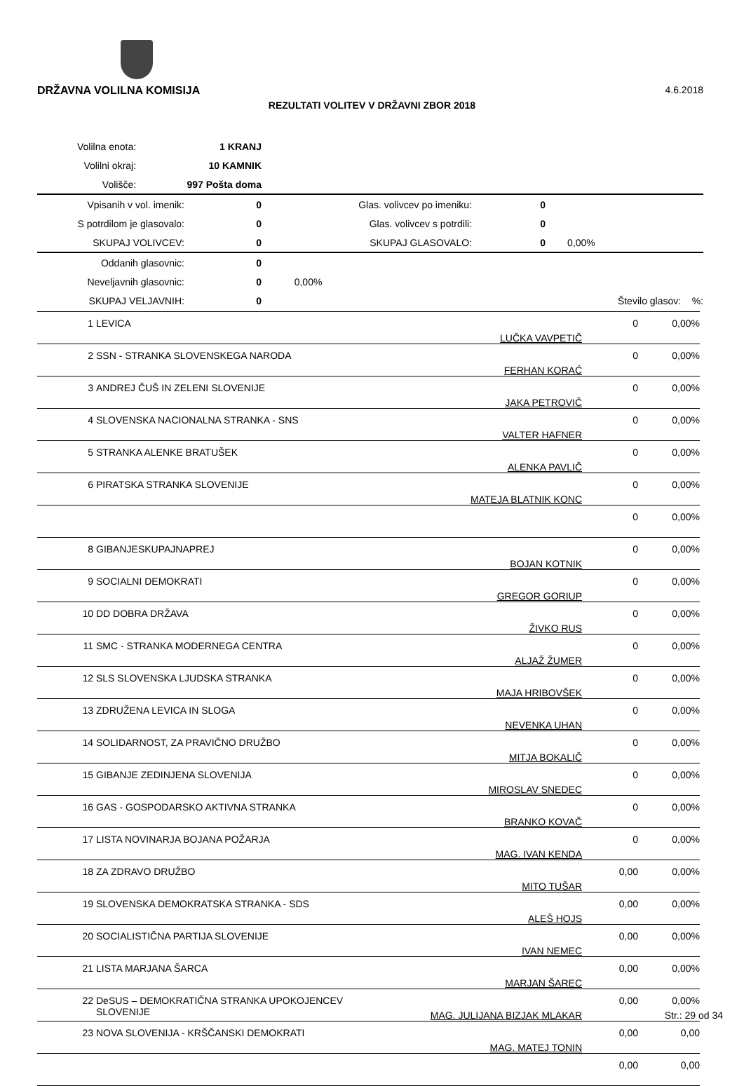DRŽAVNA VOLILNA KOMISIJA 4.6.2018
REZULTATI VOLITEV V DRŽAVNI ZBOR 2018
| Volilna enota: | 1 KRANJ |
| Volilni okraj: | 10 KAMNIK |
| Volišče: | 997 Pošta doma |
| Vpisanih v vol. imenik: | 0 | Glas. volivcev po imeniku: | 0 | |
| S potrdilom je glasovalo: | 0 | Glas. volivcev s potrdili: | 0 | |
| SKUPAJ VOLIVCEV: | 0 | SKUPAJ GLASOVALO: | 0 | 0,00% |
| Oddanih glasovnic: | 0 | | | |
| Neveljavnih glasovnic: | 0 | 0,00% | | |
| SKUPAJ VELJAVNIH: | 0 | | Število glasov: | %: |
| 1 | LEVICA | LUČKA VAVPETIČ | 0 | 0,00% |
| 2 | SSN - STRANKA SLOVENSKEGA NARODA | FERHAN KORAĆ | 0 | 0,00% |
| 3 | ANDREJ ČUŠ IN ZELENI SLOVENIJE | JAKA PETROVIČ | 0 | 0,00% |
| 4 | SLOVENSKA NACIONALNA STRANKA - SNS | VALTER HAFNER | 0 | 0,00% |
| 5 | STRANKA ALENKE BRATUŠEK | ALENKA PAVLIČ | 0 | 0,00% |
| 6 | PIRATSKA STRANKA SLOVENIJE | MATEJA BLATNIK KONC | 0 | 0,00% |
| | | | 0 | 0,00% |
| 8 | GIBANJESKUPAJNAPREJ | BOJAN KOTNIK | 0 | 0,00% |
| 9 | SOCIALNI DEMOKRATI | GREGOR GORIUP | 0 | 0,00% |
| 10 | DD DOBRA DRŽAVA | ŽIVKO RUS | 0 | 0,00% |
| 11 | SMC - STRANKA MODERNEGA CENTRA | ALJAŽ ŽUMER | 0 | 0,00% |
| 12 | SLS SLOVENSKA LJUDSKA STRANKA | MAJA HRIBOVŠEK | 0 | 0,00% |
| 13 | ZDRUŽENA LEVICA IN SLOGA | NEVENKA UHAN | 0 | 0,00% |
| 14 | SOLIDARNOST, ZA PRAVIČNO DRUŽBO | MITJA BOKALIČ | 0 | 0,00% |
| 15 | GIBANJE ZEDINJENA SLOVENIJA | MIROSLAV SNEDEC | 0 | 0,00% |
| 16 | GAS - GOSPODARSKO AKTIVNA STRANKA | BRANKO KOVAČ | 0 | 0,00% |
| 17 | LISTA NOVINARJA BOJANA POŽARJA | MAG. IVAN KENDA | 0 | 0,00% |
| 18 | ZA ZDRAVO DRUŽBO | MITO TUŠAR | 0,00 | 0,00% |
| 19 | SLOVENSKA DEMOKRATSKA STRANKA - SDS | ALEŠ HOJS | 0,00 | 0,00% |
| 20 | SOCIALISTIČNA PARTIJA SLOVENIJE | IVAN NEMEC | 0,00 | 0,00% |
| 21 | LISTA MARJANA ŠARCA | MARJAN ŠAREC | 0,00 | 0,00% |
| 22 | DeSUS – DEMOKRATIČNA STRANKA UPOKOJENCEV SLOVENIJE | MAG. JULIJANA BIZJAK MLAKAR | 0,00 | 0,00% |
| 23 | NOVA SLOVENIJA - KRŠČANSKI DEMOKRATI | MAG. MATEJ TONIN | 0,00 | 0,00 |
| | | | 0,00 | 0,00 |
Str.: 29 od 34